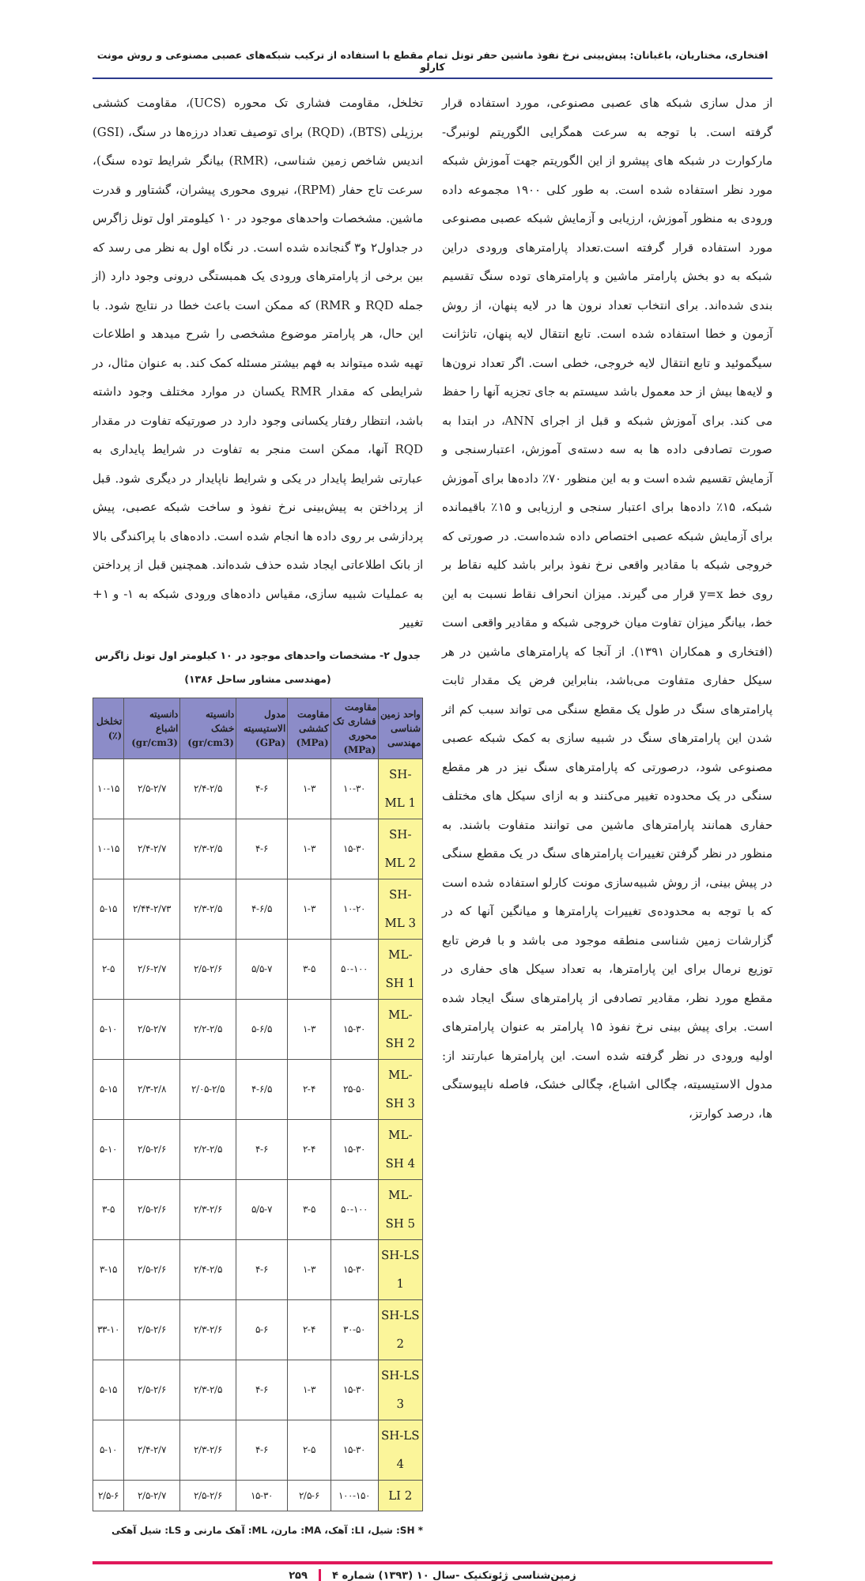افتخاری، مختاریان، باغبانان: پیش‌بینی نرخ نفوذ ماشین حفر تونل تمام مقطع با استفاده از ترکیب شبکه‌های عصبی مصنوعی و روش مونت کارلو
از مدل سازی شبکه های عصبی مصنوعی، مورد استفاده قرار گرفته است. با توجه به سرعت همگرایی الگوریتم لونبرگ- مارکوارت در شبکه های پیشرو از این الگوریتم جهت آموزش شبکه مورد نظر استفاده شده است. به طور کلی ۱۹۰۰ مجموعه داده ورودی به منظور آموزش، ارزیابی و آزمایش شبکه عصبی مصنوعی مورد استفاده قرار گرفته است.تعداد پارامترهای ورودی دراین شبکه به دو بخش پارامتر ماشین و پارامترهای توده سنگ تقسیم بندی شده‌اند. برای انتخاب تعداد نرون ها در لایه پنهان، از روش آزمون و خطا استفاده شده است. تابع انتقال لایه پنهان، تانژانت سیگموئید و تابع انتقال لایه خروجی، خطی است. اگر تعداد نرون‌ها و لایه‌ها بیش از حد معمول باشد سیستم به جای تجزیه آنها را حفظ می کند. برای آموزش شبکه و قبل از اجرای ANN، در ابتدا به صورت تصادفی داده ها به سه دسته‌ی آموزش، اعتبارسنجی و آزمایش تقسیم شده است و به این منظور ۷۰٪ داده‌ها برای آموزش شبکه، ۱۵٪ داده‌ها برای اعتبار سنجی و ارزیابی و ۱۵٪ باقیمانده برای آزمایش شبکه عصبی اختصاص داده شده‌است. در صورتی که خروجی شبکه با مقادیر واقعی نرخ نفوذ برابر باشد کلیه نقاط بر روی خط y=x قرار می گیرند. میزان انحراف نقاط نسبت به این خط، بیانگر میزان تفاوت میان خروجی شبکه و مقادیر واقعی است (افتخاری و همکاران ۱۳۹۱). از آنجا که پارامترهای ماشین در هر سیکل حفاری متفاوت می‌باشد، بنابراین فرض یک مقدار ثابت پارامترهای سنگ در طول یک مقطع سنگی می تواند سبب کم اثر شدن این پارامترهای سنگ در شبیه سازی به کمک شبکه عصبی مصنوعی شود، درصورتی که پارامترهای سنگ نیز در هر مقطع سنگی در یک محدوده تغییر می‌کنند و به ازای سیکل های مختلف حفاری همانند پارامترهای ماشین می توانند متفاوت باشند. به منظور در نظر گرفتن تغییرات پارامترهای سنگ در یک مقطع سنگی در پیش بینی، از روش شبیه‌سازی مونت کارلو استفاده شده است که با توجه به محدوده‌ی تغییرات پارامترها و میانگین آنها که در گزارشات زمین شناسی منطقه موجود می باشد و با فرض تابع توزیع نرمال برای این پارامترها، به تعداد سیکل های حفاری در مقطع مورد نظر، مقادیر تصادفی از پارامترهای سنگ ایجاد شده است. برای پیش بینی نرخ نفوذ ۱۵ پارامتر به عنوان پارامترهای اولیه ورودی در نظر گرفته شده است. این پارامترها عبارتند از: مدول الاستیسیته، چگالی اشباع، چگالی خشک، فاصله ناپیوستگی ها، درصد کوارتز،
تخلخل، مقاومت فشاری تک محوره (UCS)، مقاومت کششی برزیلی (BTS)، (RQD) برای توصیف تعداد درزه‌ها در سنگ، (GSI) اندیس شاخص زمین شناسی، (RMR) بیانگر شرایط توده سنگ)، سرعت تاج حفار (RPM)، نیروی محوری پیشران، گشتاور و قدرت ماشین. مشخصات واحدهای موجود در ۱۰ کیلومتر اول تونل زاگرس در جداول۲ و۳ گنجانده شده است. در نگاه اول به نظر می رسد که بین برخی از پارامترهای ورودی یک همبستگی درونی وجود دارد (از جمله RQD و RMR) که ممکن است باعث خطا در نتایج شود. با این حال، هر پارامتر موضوع مشخصی را شرح میدهد و اطلاعات تهیه شده میتواند به فهم بیشتر مسئله کمک کند. به عنوان مثال، در شرایطی که مقدار RMR یکسان در موارد مختلف وجود داشته باشد، انتظار رفتار یکسانی وجود دارد در صورتیکه تفاوت در مقدار RQD آنها، ممکن است منجر به تفاوت در شرایط پایداری به عبارتی شرایط پایدار در یکی و شرایط ناپایدار در دیگری شود. قبل از پرداختن به پیش‌بینی نرخ نفوذ و ساخت شبکه عصبی، پیش پردازشی بر روی داده ها انجام شده است. داده‌های با پراکندگی بالا از بانک اطلاعاتی ایجاد شده حذف شده‌اند. همچنین قبل از پرداختن به عملیات شبیه سازی، مقیاس داده‌های ورودی شبکه به ۱- و ۱+ تغییر
جدول ۲- مشخصات واحدهای موجود در ۱۰ کیلومتر اول تونل زاگرس
(مهندسی مشاور ساحل ۱۳۸۶)
| واحد زمین شناسی مهندسی | مقاومت فشاری تک محوری (MPa) | مقاومت کششی (MPa) | مدول الاستیسیته (GPa) | دانسیته خشک (gr/cm3) | دانسیته اشباع (gr/cm3) | تخلخل (٪) |
| --- | --- | --- | --- | --- | --- | --- |
| SH-ML 1 | ۱۰-۳۰ | ۱-۳ | ۴-۶ | ۲/۴-۲/۵ | ۲/۵-۲/۷ | ۱۰-۱۵ |
| SH-ML 2 | ۱۵-۳۰ | ۱-۳ | ۴-۶ | ۲/۳-۲/۵ | ۲/۴-۲/۷ | ۱۰-۱۵ |
| SH-ML 3 | ۱۰-۲۰ | ۱-۳ | ۴-۶/۵ | ۲/۳-۲/۵ | ۲/۴۴-۲/۷۳ | ۵-۱۵ |
| ML-SH 1 | ۵۰-۱۰۰ | ۳-۵ | ۵/۵-۷ | ۲/۵-۲/۶ | ۲/۶-۲/۷ | ۲-۵ |
| ML-SH 2 | ۱۵-۳۰ | ۱-۳ | ۵-۶/۵ | ۲/۲-۲/۵ | ۲/۵-۲/۷ | ۵-۱۰ |
| ML-SH 3 | ۲۵-۵۰ | ۲-۴ | ۴-۶/۵ | ۲/۰۵-۲/۵ | ۲/۳-۲/۸ | ۵-۱۵ |
| ML-SH 4 | ۱۵-۳۰ | ۲-۴ | ۴-۶ | ۲/۲-۲/۵ | ۲/۵-۲/۶ | ۵-۱۰ |
| ML-SH 5 | ۵۰-۱۰۰ | ۳-۵ | ۵/۵-۷ | ۲/۳-۲/۶ | ۲/۵-۲/۶ | ۳-۵ |
| SH-LS 1 | ۱۵-۳۰ | ۱-۳ | ۴-۶ | ۲/۴-۲/۵ | ۲/۵-۲/۶ | ۳-۱۵ |
| SH-LS 2 | ۳۰-۵۰ | ۲-۴ | ۵-۶ | ۲/۳-۲/۶ | ۲/۵-۲/۶ | ۳۳-۱۰ |
| SH-LS 3 | ۱۵-۳۰ | ۱-۳ | ۴-۶ | ۲/۳-۲/۵ | ۲/۵-۲/۶ | ۵-۱۵ |
| SH-LS 4 | ۱۵-۳۰ | ۲-۵ | ۴-۶ | ۲/۳-۲/۶ | ۲/۴-۲/۷ | ۵-۱۰ |
| LI 2 | ۱۰۰-۱۵۰ | ۲/۵-۶ | ۱۵-۳۰ | ۲/۵-۲/۶ | ۲/۵-۲/۷ | ۲/۵-۶ |
* SH: شیل، LI: آهک، MA: مارن، ML: آهک مارنی و LS: شیل آهکی
زمین‌شناسی ژئوتکنیک -سال ۱۰ (۱۳۹۳) شماره ۴ ۲۵۹